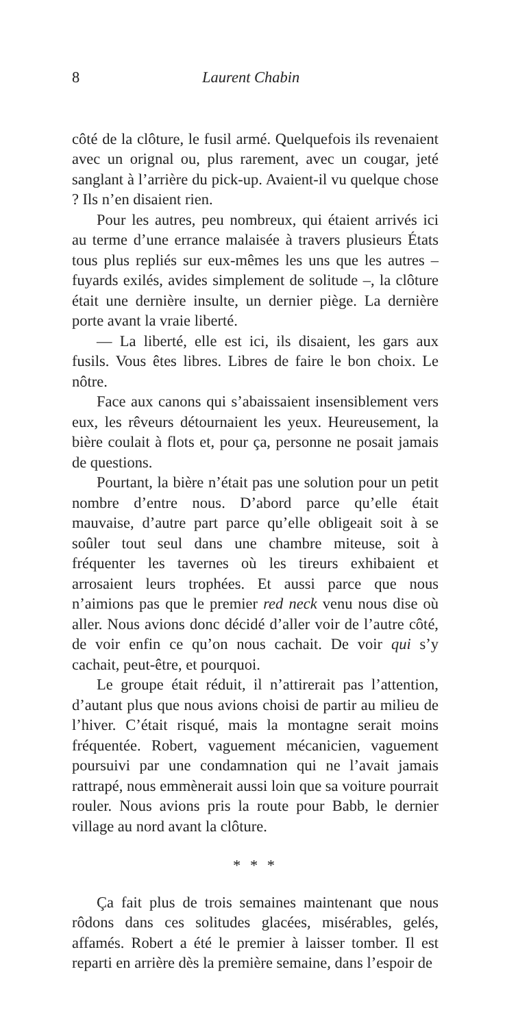8 Laurent Chabin
côté de la clôture, le fusil armé. Quelquefois ils revenaient avec un orignal ou, plus rarement, avec un cougar, jeté sanglant à l’arrière du pick-up. Avaient-il vu quelque chose ? Ils n’en disaient rien.
Pour les autres, peu nombreux, qui étaient arrivés ici au terme d’une errance malaisée à travers plusieurs États tous plus repliés sur eux-mêmes les uns que les autres – fuyards exilés, avides simplement de solitude –, la clôture était une dernière insulte, un dernier piège. La dernière porte avant la vraie liberté.
— La liberté, elle est ici, ils disaient, les gars aux fusils. Vous êtes libres. Libres de faire le bon choix. Le nôtre.
Face aux canons qui s’abaissaient insensiblement vers eux, les rêveurs détournaient les yeux. Heureusement, la bière coulait à flots et, pour ça, personne ne posait jamais de questions.
Pourtant, la bière n’était pas une solution pour un petit nombre d’entre nous. D’abord parce qu’elle était mauvaise, d’autre part parce qu’elle obligeait soit à se soûler tout seul dans une chambre miteuse, soit à fréquenter les tavernes où les tireurs exhibaient et arrosaient leurs trophées. Et aussi parce que nous n’aimions pas que le premier red neck venu nous dise où aller. Nous avions donc décidé d’aller voir de l’autre côté, de voir enfin ce qu’on nous cachait. De voir qui s’y cachait, peut-être, et pourquoi.
Le groupe était réduit, il n’attirerait pas l’attention, d’autant plus que nous avions choisi de partir au milieu de l’hiver. C’était risqué, mais la montagne serait moins fréquentée. Robert, vaguement mécanicien, vaguement poursuivi par une condamnation qui ne l’avait jamais rattrapé, nous emmènerait aussi loin que sa voiture pourrait rouler. Nous avions pris la route pour Babb, le dernier village au nord avant la clôture.
* * *
Ça fait plus de trois semaines maintenant que nous rôdons dans ces solitudes glacées, misérables, gelés, affamés. Robert a été le premier à laisser tomber. Il est reparti en arrière dès la première semaine, dans l’espoir de